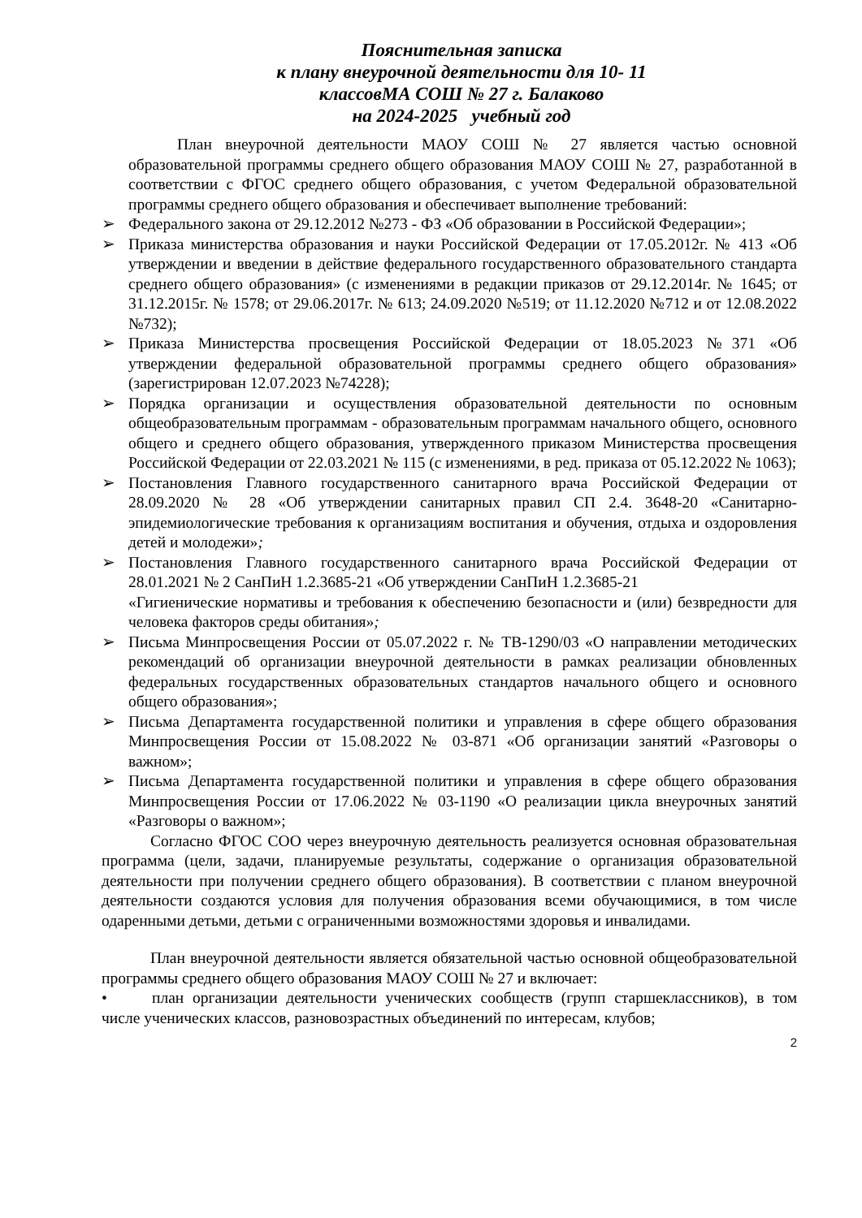Пояснительная записка
к плану внеурочной деятельности для 10- 11
классовМА СОШ № 27 г. Балаково
на 2024-2025 учебный год
План внеурочной деятельности МАОУ СОШ № 27 является частью основной образовательной программы среднего общего образования МАОУ СОШ № 27, разработанной в соответствии с ФГОС среднего общего образования, с учетом Федеральной образовательной программы среднего общего образования и обеспечивает выполнение требований:
➢ Федерального закона от 29.12.2012 №273 - ФЗ «Об образовании в Российской Федерации»;
➢ Приказа министерства образования и науки Российской Федерации от 17.05.2012г. № 413 «Об утверждении и введении в действие федерального государственного образовательного стандарта среднего общего образования» (с изменениями в редакции приказов от 29.12.2014г. № 1645; от 31.12.2015г. № 1578; от 29.06.2017г. № 613; 24.09.2020 №519; от 11.12.2020 №712 и от 12.08.2022 №732);
➢ Приказа Министерства просвещения Российской Федерации от 18.05.2023 №371 «Об утверждении федеральной образовательной программы среднего общего образования» (зарегистрирован 12.07.2023 №74228);
➢ Порядка организации и осуществления образовательной деятельности по основным общеобразовательным программам - образовательным программам начального общего, основного общего и среднего общего образования, утвержденного приказом Министерства просвещения Российской Федерации от 22.03.2021 № 115 (с изменениями, в ред. приказа от 05.12.2022 № 1063);
➢ Постановления Главного государственного санитарного врача Российской Федерации от 28.09.2020 № 28 «Об утверждении санитарных правил СП 2.4. 3648-20 «Санитарно-эпидемиологические требования к организациям воспитания и обучения, отдыха и оздоровления детей и молодежи»;
➢ Постановления Главного государственного санитарного врача Российской Федерации от 28.01.2021 № 2 СанПиН 1.2.3685-21 «Об утверждении СанПиН 1.2.3685-21
«Гигиенические нормативы и требования к обеспечению безопасности и (или) безвредности для человека факторов среды обитания»;
➢ Письма Минпросвещения России от 05.07.2022 г. № ТВ-1290/03 «О направлении методических рекомендаций об организации внеурочной деятельности в рамках реализации обновленных федеральных государственных образовательных стандартов начального общего и основного общего образования»;
➢ Письма Департамента государственной политики и управления в сфере общего образования Минпросвещения России от 15.08.2022 № 03-871 «Об организации занятий «Разговоры о важном»;
➢ Письма Департамента государственной политики и управления в сфере общего образования Минпросвещения России от 17.06.2022 № 03-1190 «О реализации цикла внеурочных занятий «Разговоры о важном»;
Согласно ФГОС СОО через внеурочную деятельность реализуется основная образовательная программа (цели, задачи, планируемые результаты, содержание о организация образовательной деятельности при получении среднего общего образования). В соответствии с планом внеурочной деятельности создаются условия для получения образования всеми обучающимися, в том числе одаренными детьми, детьми с ограниченными возможностями здоровья и инвалидами.
План внеурочной деятельности является обязательной частью основной общеобразовательной программы среднего общего образования МАОУ СОШ № 27 и включает:
• план организации деятельности ученических сообществ (групп старшеклассников), в том числе ученических классов, разновозрастных объединений по интересам, клубов;
2